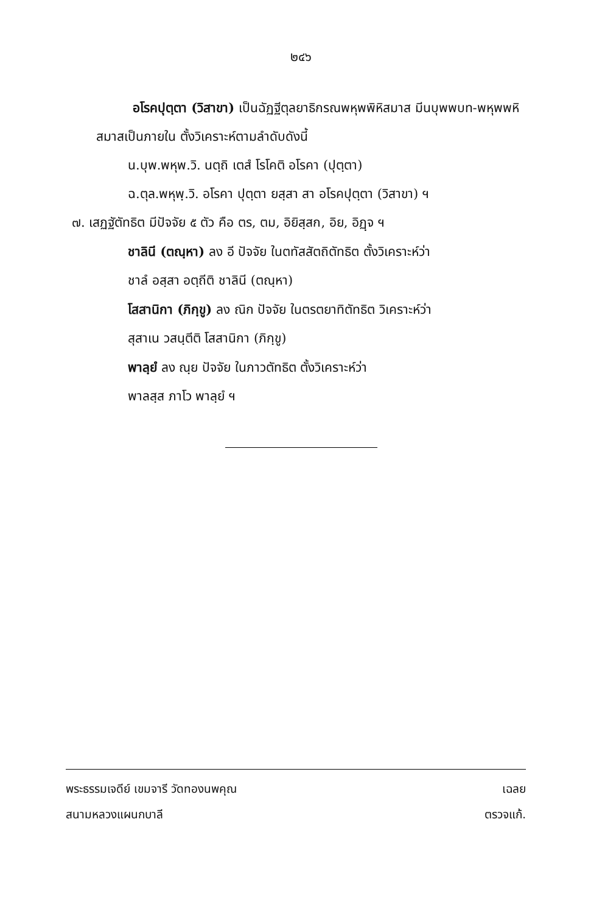๒๔๖
อโรคปุตฺตา (วิสาขา) เป็นฉัฏฐีตุลยาธิกรณพหุพพิหิสมาส มีนบุพพบท-พหุพพหิสมาสเป็นภายใน ตั้งวิเคราะห์ตามลำดับดังนี้
น.บุพ.พหุพ.วิ. นตฺถิ เตสํ โรโคติ อโรคา (ปุตฺตา)
ฉ.ตุล.พหุพฺ.วิ. อโรคา ปุตฺตา ยสฺสา สา อโรคปุตฺตา (วิสาขา) ฯ
๗. เสฏฐัตัทธิต มีปัจจัย ๕ ตัว คือ ตร, ตม, อิยิสฺสก, อิย, อิฏฺจ ฯ
ชาลินี (ตณฺหา) ลง อี ปัจจัย ในตทัสสัตถิตัทธิต ตั้งวิเคราะห์ว่า
ชาลํ อสฺสา อตฺถีติ ชาลินี (ตณฺหา)
โสสานิกา (ภิกฺขู) ลง ณิก ปัจจัย ในตรตยาทิตัทธิต วิเคราะห์ว่า
สุสาเน วสนฺตีติ โสสานิกา (ภิกฺขู)
พาลฺยํ ลง ณฺย ปัจจัย ในภาวตัทธิต ตั้งวิเคราะห์ว่า
พาลสฺส ภาโว พาลฺยํ ฯ
พระธรรมเจดีย์ เขมจารี วัดทองนพคุณ
สนามหลวงแผนกบาลี
เฉลย
ตรวจแก้.